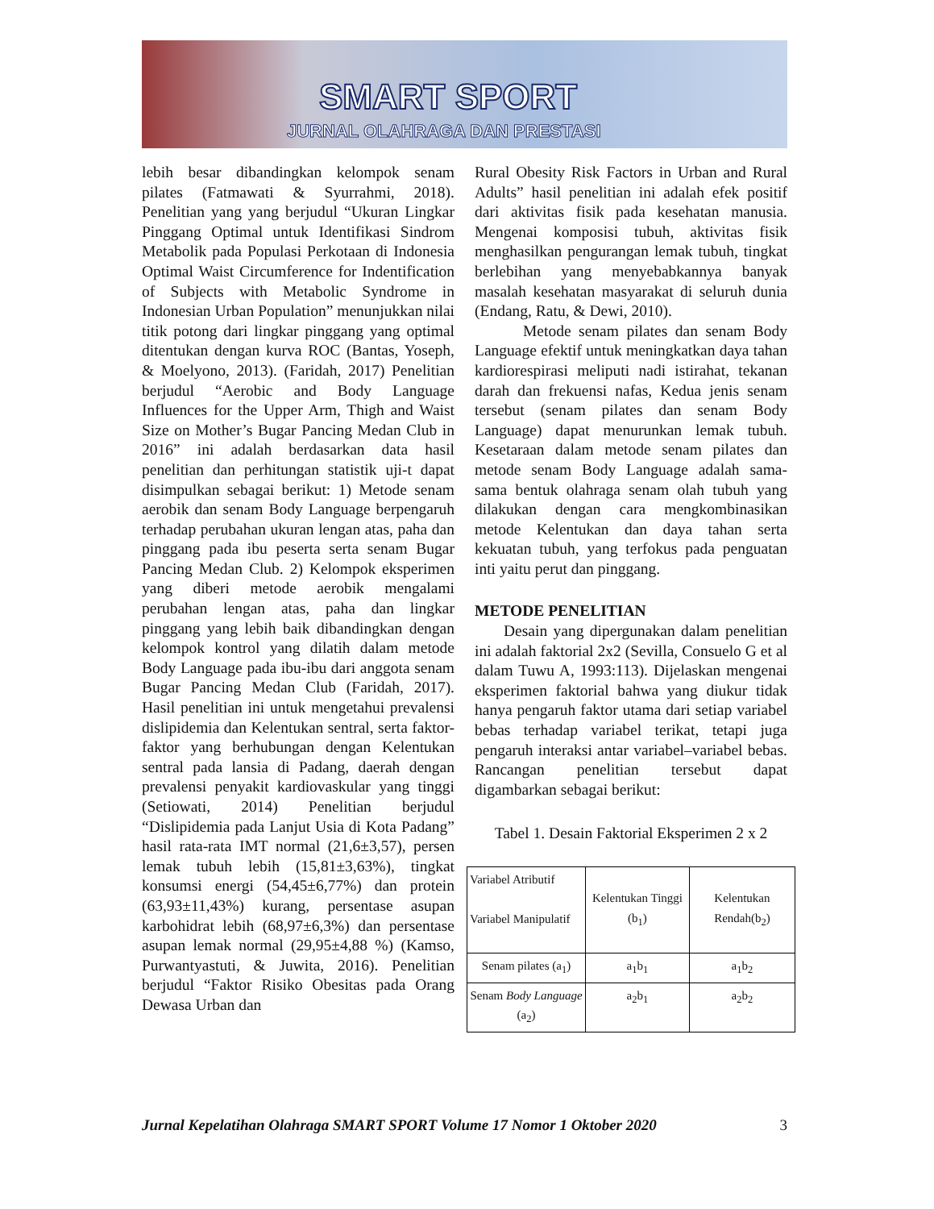SMART SPORT
JURNAL OLAHRAGA DAN PRESTASI
lebih besar dibandingkan kelompok senam pilates (Fatmawati & Syurrahmi, 2018). Penelitian yang yang berjudul “Ukuran Lingkar Pinggang Optimal untuk Identifikasi Sindrom Metabolik pada Populasi Perkotaan di Indonesia Optimal Waist Circumference for Indentification of Subjects with Metabolic Syndrome in Indonesian Urban Population” menunjukkan nilai titik potong dari lingkar pinggang yang optimal ditentukan dengan kurva ROC (Bantas, Yoseph, & Moelyono, 2013). (Faridah, 2017) Penelitian berjudul “Aerobic and Body Language Influences for the Upper Arm, Thigh and Waist Size on Mother’s Bugar Pancing Medan Club in 2016” ini adalah berdasarkan data hasil penelitian dan perhitungan statistik uji-t dapat disimpulkan sebagai berikut: 1) Metode senam aerobik dan senam Body Language berpengaruh terhadap perubahan ukuran lengan atas, paha dan pinggang pada ibu peserta serta senam Bugar Pancing Medan Club. 2) Kelompok eksperimen yang diberi metode aerobik mengalami perubahan lengan atas, paha dan lingkar pinggang yang lebih baik dibandingkan dengan kelompok kontrol yang dilatih dalam metode Body Language pada ibu-ibu dari anggota senam Bugar Pancing Medan Club (Faridah, 2017). Hasil penelitian ini untuk mengetahui prevalensi dislipidemia dan Kelentukan sentral, serta faktor-faktor yang berhubungan dengan Kelentukan sentral pada lansia di Padang, daerah dengan prevalensi penyakit kardiovaskular yang tinggi (Setiowati, 2014) Penelitian berjudul “Dislipidemia pada Lanjut Usia di Kota Padang” hasil rata-rata IMT normal (21,6±3,57), persen lemak tubuh lebih (15,81±3,63%), tingkat konsumsi energi (54,45±6,77%) dan protein (63,93±11,43%) kurang, persentase asupan karbohidrat lebih (68,97±6,3%) dan persentase asupan lemak normal (29,95±4,88 %) (Kamso, Purwantyastuti, & Juwita, 2016). Penelitian berjudul “Faktor Risiko Obesitas pada Orang Dewasa Urban dan
Rural Obesity Risk Factors in Urban and Rural Adults” hasil penelitian ini adalah efek positif dari aktivitas fisik pada kesehatan manusia. Mengenai komposisi tubuh, aktivitas fisik menghasilkan pengurangan lemak tubuh, tingkat berlebihan yang menyebabkannya banyak masalah kesehatan masyarakat di seluruh dunia (Endang, Ratu, & Dewi, 2010).
Metode senam pilates dan senam Body Language efektif untuk meningkatkan daya tahan kardiorespirasi meliputi nadi istirahat, tekanan darah dan frekuensi nafas, Kedua jenis senam tersebut (senam pilates dan senam Body Language) dapat menurunkan lemak tubuh. Kesetaraan dalam metode senam pilates dan metode senam Body Language adalah sama-sama bentuk olahraga senam olah tubuh yang dilakukan dengan cara mengkombinasikan metode Kelentukan dan daya tahan serta kekuatan tubuh, yang terfokus pada penguatan inti yaitu perut dan pinggang.
METODE PENELITIAN
Desain yang dipergunakan dalam penelitian ini adalah faktorial 2x2 (Sevilla, Consuelo G et al dalam Tuwu A, 1993:113). Dijelaskan mengenai eksperimen faktorial bahwa yang diukur tidak hanya pengaruh faktor utama dari setiap variabel bebas terhadap variabel terikat, tetapi juga pengaruh interaksi antar variabel–variabel bebas. Rancangan penelitian tersebut dapat digambarkan sebagai berikut:
Tabel 1. Desain Faktorial Eksperimen 2 x 2
| Variabel Atributif Variabel Manipulatif | Kelentukan Tinggi (b<sub>1</sub>) | Kelentukan Rendah(b<sub>2</sub>) |
| Senam pilates (a<sub>1</sub>) | a<sub>1</sub>b<sub>1</sub> | a<sub>1</sub>b<sub>2</sub> |
| Senam Body Language (a<sub>2</sub>) | a<sub>2</sub>b<sub>1</sub> | a<sub>2</sub>b<sub>2</sub> |
Jurnal Kepelatihan Olahraga SMART SPORT Volume 17 Nomor 1 Oktober 2020 3